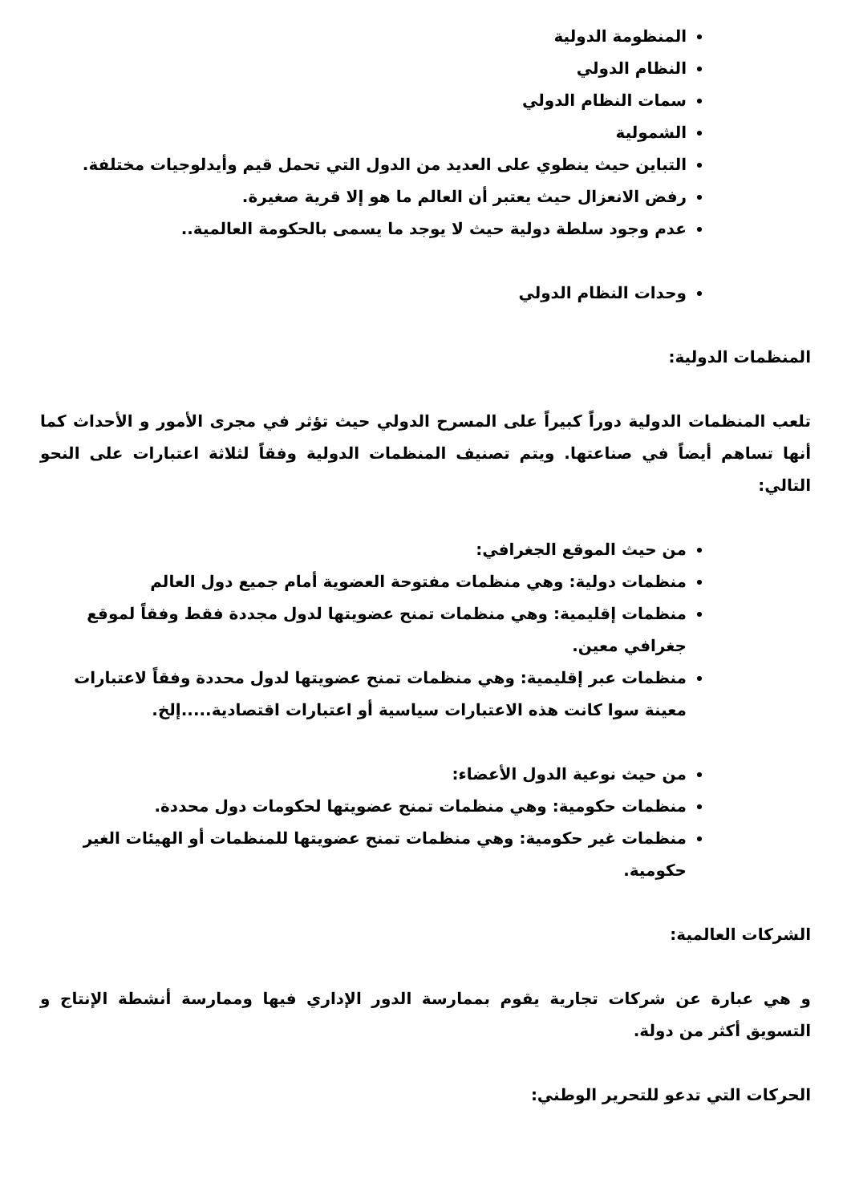المنظومة الدولية
النظام الدولي
سمات النظام الدولي
الشمولية
التباين حيث ينطوي على العديد من الدول التي تحمل قيم وأيدلوجيات مختلفة.
رفض الانعزال حيث يعتبر أن العالم ما هو إلا قرية صغيرة.
عدم وجود سلطة دولية حيث لا يوجد ما يسمى بالحكومة العالمية..
وحدات النظام الدولي
المنظمات الدولية:
تلعب المنظمات الدولية دوراً كبيراً على المسرح الدولي حيث تؤثر في مجرى الأمور و الأحداث كما أنها تساهم أيضاً في صناعتها. ويتم تصنيف المنظمات الدولية وفقاً لثلاثة اعتبارات على النحو التالي:
من حيث الموقع الجغرافي:
منظمات دولية: وهي منظمات مفتوحة العضوية أمام جميع دول العالم
منظمات إقليمية: وهي منظمات تمنح عضويتها لدول مجددة فقط وفقاً لموقع جغرافي معين.
منظمات عبر إقليمية: وهي منظمات تمنح عضويتها لدول محددة وفقاً لاعتبارات معينة سوا كانت هذه الاعتبارات سياسية أو اعتبارات اقتصادية.....إلخ.
من حيث نوعية الدول الأعضاء:
منظمات حكومية: وهي منظمات تمنح عضويتها لحكومات دول محددة.
منظمات غير حكومية: وهي منظمات تمنح عضويتها للمنظمات أو الهيئات الغير حكومية.
الشركات العالمية:
و هي عبارة عن شركات تجارية يقوم بممارسة الدور الإداري فيها وممارسة أنشطة الإنتاج و التسويق أكثر من دولة.
الحركات التي تدعو للتحرير الوطني: